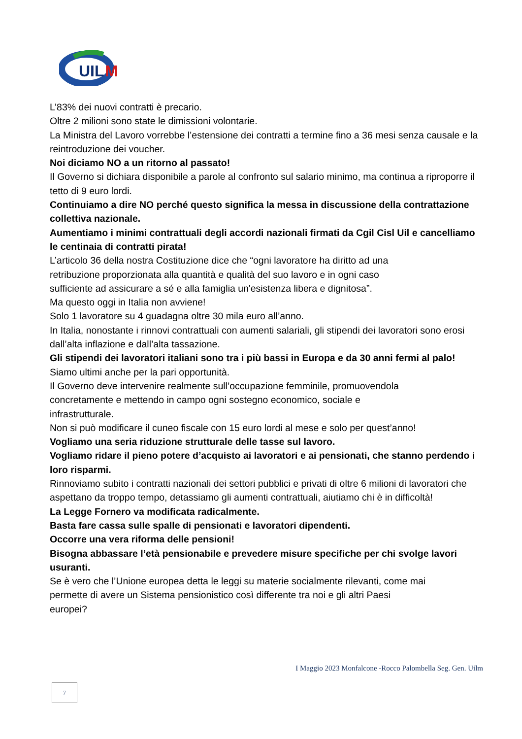UIL
M
L’83% dei nuovi contratti è precario.
Oltre 2 milioni sono state le dimissioni volontarie.
La Ministra del Lavoro vorrebbe l’estensione dei contratti a termine fino a 36 mesi senza causale e la reintroduzione dei voucher.
Noi diciamo NO a un ritorno al passato!
Il Governo si dichiara disponibile a parole al confronto sul salario minimo, ma continua a riproporre il tetto di 9 euro lordi.
Continuiamo a dire NO perché questo significa la messa in discussione della contrattazione collettiva nazionale.
Aumentiamo i minimi contrattuali degli accordi nazionali firmati da Cgil Cisl Uil e cancelliamo le centinaia di contratti pirata!
L’articolo 36 della nostra Costituzione dice che “ogni lavoratore ha diritto ad una
retribuzione proporzionata alla quantità e qualità del suo lavoro e in ogni caso
sufficiente ad assicurare a sé e alla famiglia un'esistenza libera e dignitosa”.
Ma questo oggi in Italia non avviene!
Solo 1 lavoratore su 4 guadagna oltre 30 mila euro all’anno.
In Italia, nonostante i rinnovi contrattuali con aumenti salariali, gli stipendi dei lavoratori sono erosi dall’alta inflazione e dall’alta tassazione.
Gli stipendi dei lavoratori italiani sono tra i più bassi in Europa e da 30 anni fermi al palo!
Siamo ultimi anche per la pari opportunità.
Il Governo deve intervenire realmente sull’occupazione femminile, promuovendola
concretamente e mettendo in campo ogni sostegno economico, sociale e
infrastrutturale.
Non si può modificare il cuneo fiscale con 15 euro lordi al mese e solo per quest’anno!
Vogliamo una seria riduzione strutturale delle tasse sul lavoro.
Vogliamo ridare il pieno potere d’acquisto ai lavoratori e ai pensionati, che stanno perdendo i loro risparmi.
Rinnoviamo subito i contratti nazionali dei settori pubblici e privati di oltre 6 milioni di lavoratori che aspettano da troppo tempo, detassiamo gli aumenti contrattuali, aiutiamo chi è in difficoltà!
La Legge Fornero va modificata radicalmente.
Basta fare cassa sulle spalle di pensionati e lavoratori dipendenti.
Occorre una vera riforma delle pensioni!
Bisogna abbassare l’età pensionabile e prevedere misure specifiche per chi svolge lavori usuranti.
Se è vero che l’Unione europea detta le leggi su materie socialmente rilevanti, come mai
permette di avere un Sistema pensionistico così differente tra noi e gli altri Paesi
europei?
I Maggio 2023 Monfalcone -Rocco Palombella Seg. Gen. Uilm
7